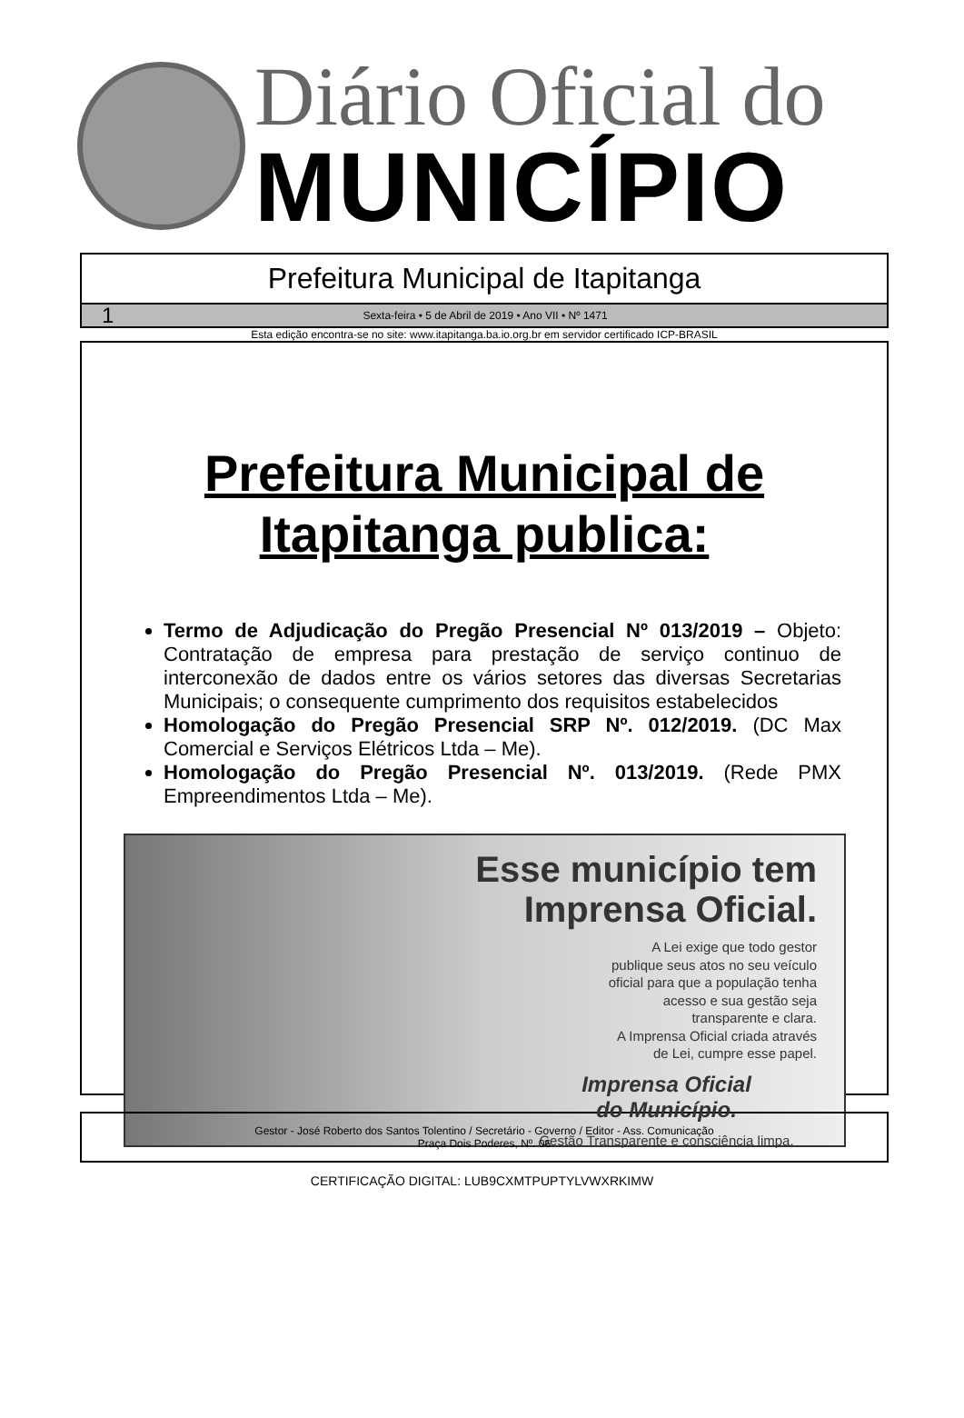Diário Oficial do
MUNICÍPIO
Prefeitura Municipal de Itapitanga
1 Sexta-feira • 5 de Abril de 2019 • Ano VII • Nº 1471
Esta edição encontra-se no site: www.itapitanga.ba.io.org.br em servidor certificado ICP-BRASIL
Prefeitura Municipal de
Itapitanga publica:
Termo de Adjudicação do Pregão Presencial Nº 013/2019 – Objeto: Contratação de empresa para prestação de serviço continuo de interconexão de dados entre os vários setores das diversas Secretarias Municipais; o consequente cumprimento dos requisitos estabelecidos
Homologação do Pregão Presencial SRP Nº. 012/2019. (DC Max Comercial e Serviços Elétricos Ltda – Me).
Homologação do Pregão Presencial Nº. 013/2019. (Rede PMX Empreendimentos Ltda – Me).
Esse município tem
Imprensa Oficial.
A Lei exige que todo gestor
publique seus atos no seu veículo
oficial para que a população tenha
acesso e sua gestão seja
transparente e clara.
A Imprensa Oficial criada através
de Lei, cumpre esse papel.
Imprensa Oficial
do Município.
Gestão Transparente e consciência limpa.
Gestor - José Roberto dos Santos Tolentino / Secretário - Governo / Editor - Ass. Comunicação
Praça Dois Poderes, Nº. 06
CERTIFICAÇÃO DIGITAL: LUB9CXMTPUPTYLVWXRKIMW